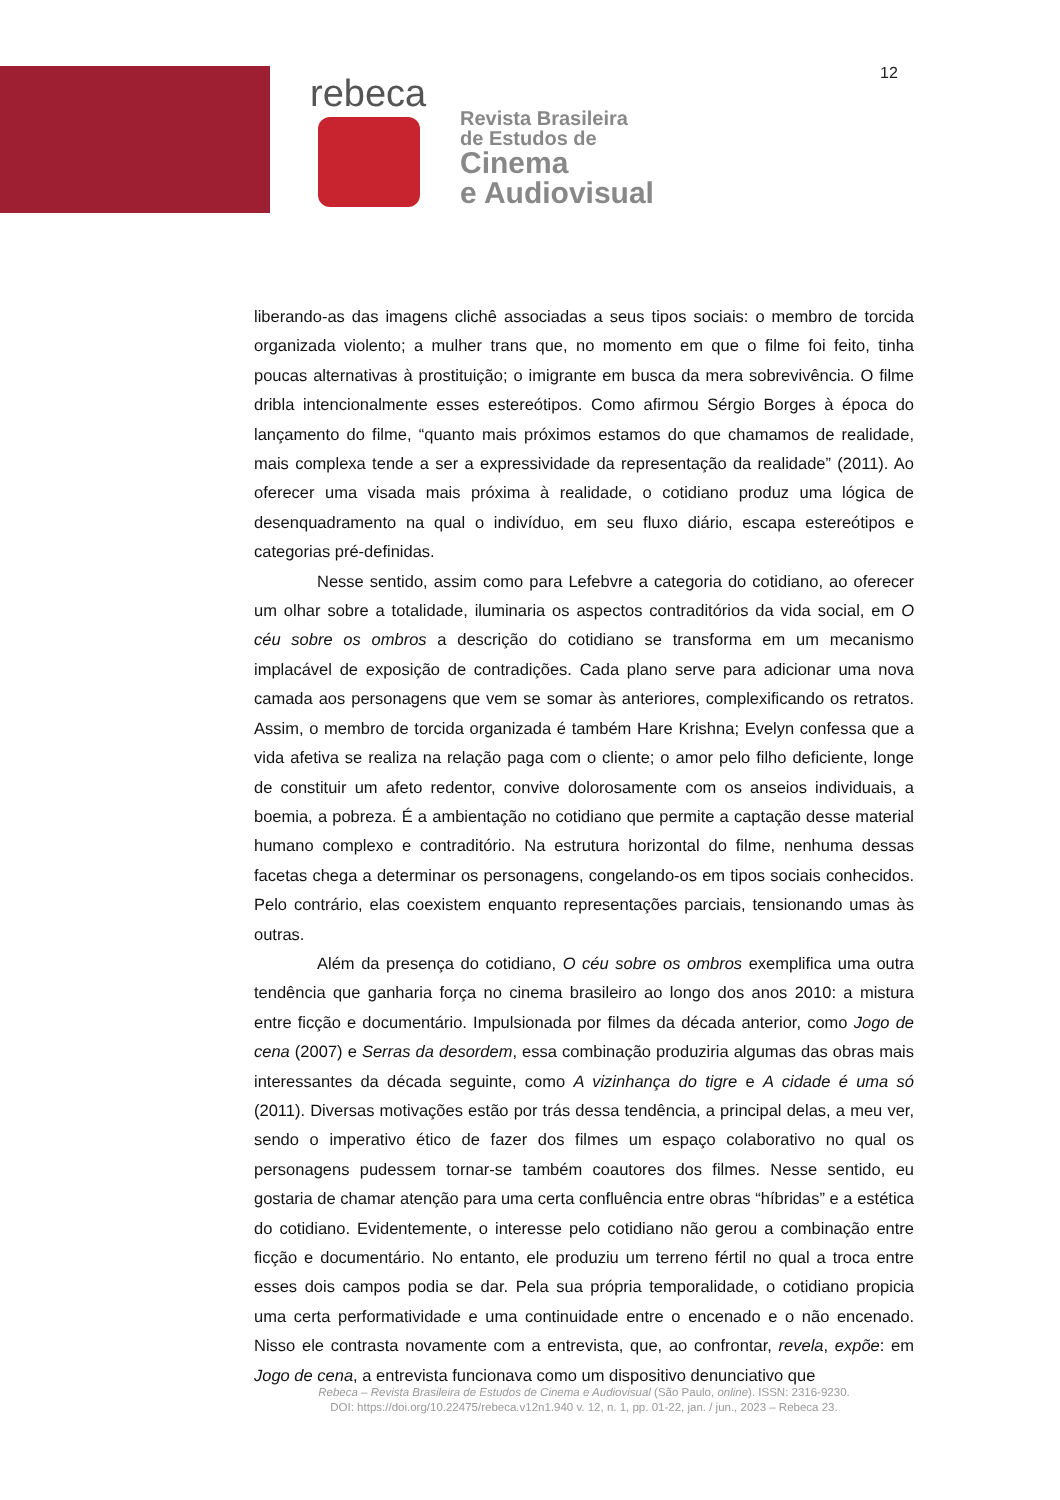12
rebeca
Revista Brasileira
de Estudos de
Cinema
e Audiovisual
liberando-as das imagens clichê associadas a seus tipos sociais: o membro de torcida organizada violento; a mulher trans que, no momento em que o filme foi feito, tinha poucas alternativas à prostituição; o imigrante em busca da mera sobrevivência. O filme dribla intencionalmente esses estereótipos. Como afirmou Sérgio Borges à época do lançamento do filme, “quanto mais próximos estamos do que chamamos de realidade, mais complexa tende a ser a expressividade da representação da realidade” (2011). Ao oferecer uma visada mais próxima à realidade, o cotidiano produz uma lógica de desenquadramento na qual o indivíduo, em seu fluxo diário, escapa estereótipos e categorias pré-definidas.
Nesse sentido, assim como para Lefebvre a categoria do cotidiano, ao oferecer um olhar sobre a totalidade, iluminaria os aspectos contraditórios da vida social, em O céu sobre os ombros a descrição do cotidiano se transforma em um mecanismo implacável de exposição de contradições. Cada plano serve para adicionar uma nova camada aos personagens que vem se somar às anteriores, complexificando os retratos. Assim, o membro de torcida organizada é também Hare Krishna; Evelyn confessa que a vida afetiva se realiza na relação paga com o cliente; o amor pelo filho deficiente, longe de constituir um afeto redentor, convive dolorosamente com os anseios individuais, a boemia, a pobreza. É a ambientação no cotidiano que permite a captação desse material humano complexo e contraditório. Na estrutura horizontal do filme, nenhuma dessas facetas chega a determinar os personagens, congelando-os em tipos sociais conhecidos. Pelo contrário, elas coexistem enquanto representações parciais, tensionando umas às outras.
Além da presença do cotidiano, O céu sobre os ombros exemplifica uma outra tendência que ganharia força no cinema brasileiro ao longo dos anos 2010: a mistura entre ficção e documentário. Impulsionada por filmes da década anterior, como Jogo de cena (2007) e Serras da desordem, essa combinação produziria algumas das obras mais interessantes da década seguinte, como A vizinhança do tigre e A cidade é uma só (2011). Diversas motivações estão por trás dessa tendência, a principal delas, a meu ver, sendo o imperativo ético de fazer dos filmes um espaço colaborativo no qual os personagens pudessem tornar-se também coautores dos filmes. Nesse sentido, eu gostaria de chamar atenção para uma certa confluência entre obras “híbridas” e a estética do cotidiano. Evidentemente, o interesse pelo cotidiano não gerou a combinação entre ficção e documentário. No entanto, ele produziu um terreno fértil no qual a troca entre esses dois campos podia se dar. Pela sua própria temporalidade, o cotidiano propicia uma certa performatividade e uma continuidade entre o encenado e o não encenado. Nisso ele contrasta novamente com a entrevista, que, ao confrontar, revela, expõe: em Jogo de cena, a entrevista funcionava como um dispositivo denunciativo que
Rebeca – Revista Brasileira de Estudos de Cinema e Audiovisual (São Paulo, online). ISSN: 2316-9230.
DOI: https://doi.org/10.22475/rebeca.v12n1.940 v. 12, n. 1, pp. 01-22, jan. / jun., 2023 – Rebeca 23.